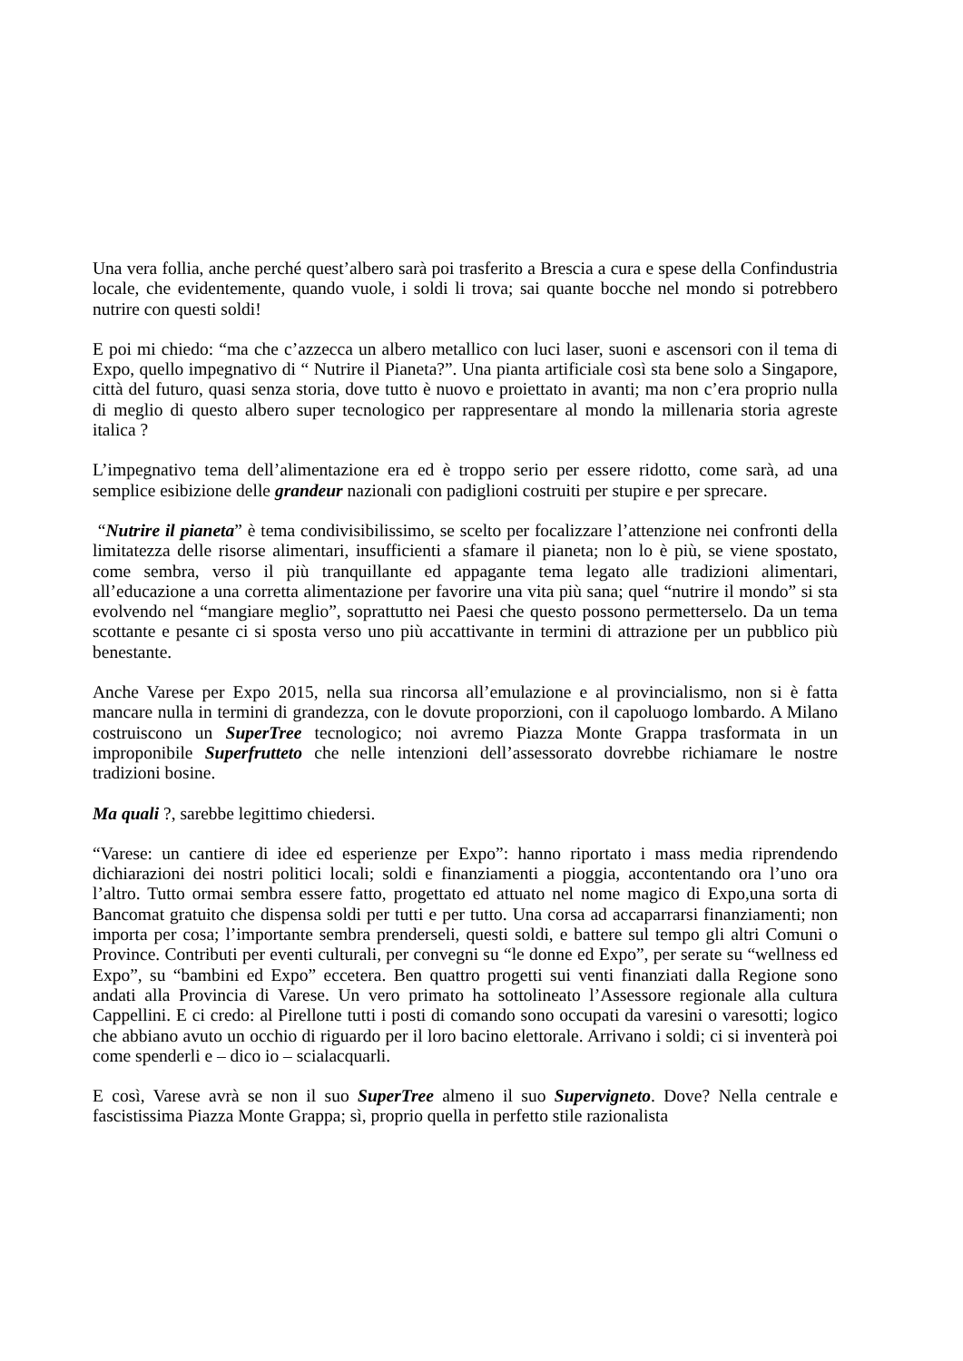Una vera follia, anche perché quest’albero sarà poi trasferito a Brescia a cura e spese della Confindustria locale, che evidentemente, quando vuole, i soldi li trova; sai quante bocche nel mondo si potrebbero nutrire con questi soldi!
E poi mi chiedo: “ma che c’azzecca un albero metallico con luci laser, suoni e ascensori con il tema di Expo, quello impegnativo di “ Nutrire il Pianeta?”. Una pianta artificiale così sta bene solo a Singapore, città del futuro, quasi senza storia, dove tutto è nuovo e proiettato in avanti; ma non c’era proprio nulla di meglio di questo albero super tecnologico per rappresentare al mondo la millenaria storia agreste italica ?
L’impegnativo tema dell’alimentazione era ed è troppo serio per essere ridotto, come sarà, ad una semplice esibizione delle grandeur nazionali con padiglioni costruiti per stupire e per sprecare.
“Nutrire il pianeta” è tema condivisibilissimo, se scelto per focalizzare l’attenzione nei confronti della limitatezza delle risorse alimentari, insufficienti a sfamare il pianeta; non lo è più, se viene spostato, come sembra, verso il più tranquillante ed appagante tema legato alle tradizioni alimentari, all’educazione a una corretta alimentazione per favorire una vita più sana; quel “nutrire il mondo” si sta evolvendo nel “mangiare meglio”, soprattutto nei Paesi che questo possono permetterselo. Da un tema scottante e pesante ci si sposta verso uno più accattivante in termini di attrazione per un pubblico più benestante.
Anche Varese per Expo 2015, nella sua rincorsa all’emulazione e al provincialismo, non si è fatta mancare nulla in termini di grandezza, con le dovute proporzioni, con il capoluogo lombardo. A Milano costruiscono un SuperTree tecnologico; noi avremo Piazza Monte Grappa trasformata in un improponibile Superfrutteto che nelle intenzioni dell’assessorato dovrebbe richiamare le nostre tradizioni bosine.
Ma quali ?, sarebbe legittimo chiedersi.
“Varese: un cantiere di idee ed esperienze per Expo”: hanno riportato i mass media riprendendo dichiarazioni dei nostri politici locali; soldi e finanziamenti a pioggia, accontentando ora l’uno ora l’altro. Tutto ormai sembra essere fatto, progettato ed attuato nel nome magico di Expo,una sorta di Bancomat gratuito che dispensa soldi per tutti e per tutto. Una corsa ad accaparrarsi finanziamenti; non importa per cosa; l’importante sembra prenderseli, questi soldi, e battere sul tempo gli altri Comuni o Province. Contributi per eventi culturali, per convegni su “le donne ed Expo”, per serate su “wellness ed Expo”, su “bambini ed Expo” eccetera. Ben quattro progetti sui venti finanziati dalla Regione sono andati alla Provincia di Varese. Un vero primato ha sottolineato l’Assessore regionale alla cultura Cappellini. E ci credo: al Pirellone tutti i posti di comando sono occupati da varesini o varesotti; logico che abbiano avuto un occhio di riguardo per il loro bacino elettorale. Arrivano i soldi; ci si inventerà poi come spenderli e – dico io – scialacquarli.
E così, Varese avrà se non il suo SuperTree almeno il suo Supervigneto. Dove? Nella centrale e fascistissima Piazza Monte Grappa; sì, proprio quella in perfetto stile razionalista